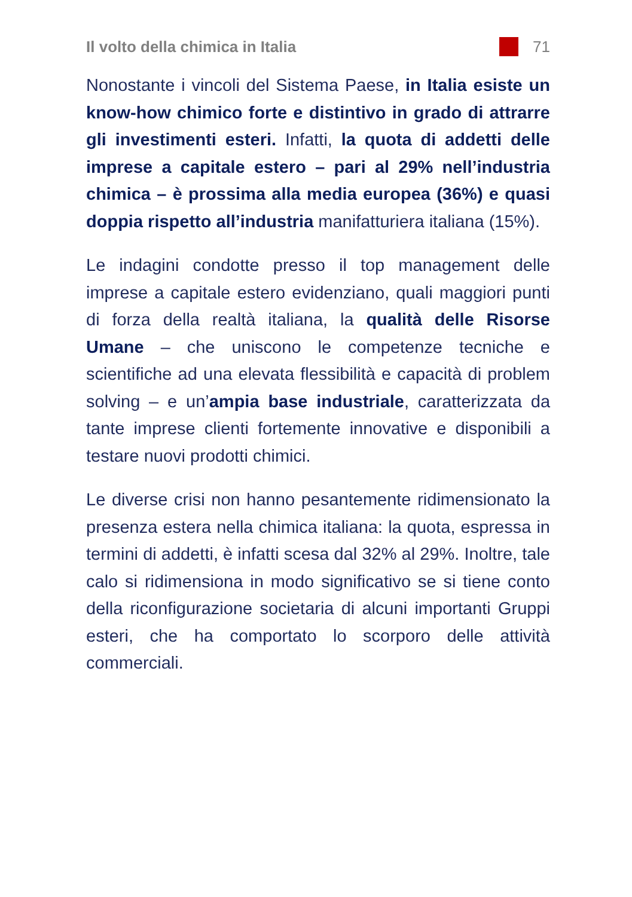Il volto della chimica in Italia 71
Nonostante i vincoli del Sistema Paese, in Italia esiste un know-how chimico forte e distintivo in grado di attrarre gli investimenti esteri. Infatti, la quota di addetti delle imprese a capitale estero – pari al 29% nell’industria chimica – è prossima alla media europea (36%) e quasi doppia rispetto all’industria manifatturiera italiana (15%).
Le indagini condotte presso il top management delle imprese a capitale estero evidenziano, quali maggiori punti di forza della realtà italiana, la qualità delle Risorse Umane – che uniscono le competenze tecniche e scientifiche ad una elevata flessibilità e capacità di problem solving – e un’ampia base industriale, caratterizzata da tante imprese clienti fortemente innovative e disponibili a testare nuovi prodotti chimici.
Le diverse crisi non hanno pesantemente ridimensionato la presenza estera nella chimica italiana: la quota, espressa in termini di addetti, è infatti scesa dal 32% al 29%. Inoltre, tale calo si ridimensiona in modo significativo se si tiene conto della riconfigurazione societaria di alcuni importanti Gruppi esteri, che ha comportato lo scorporo delle attività commerciali.